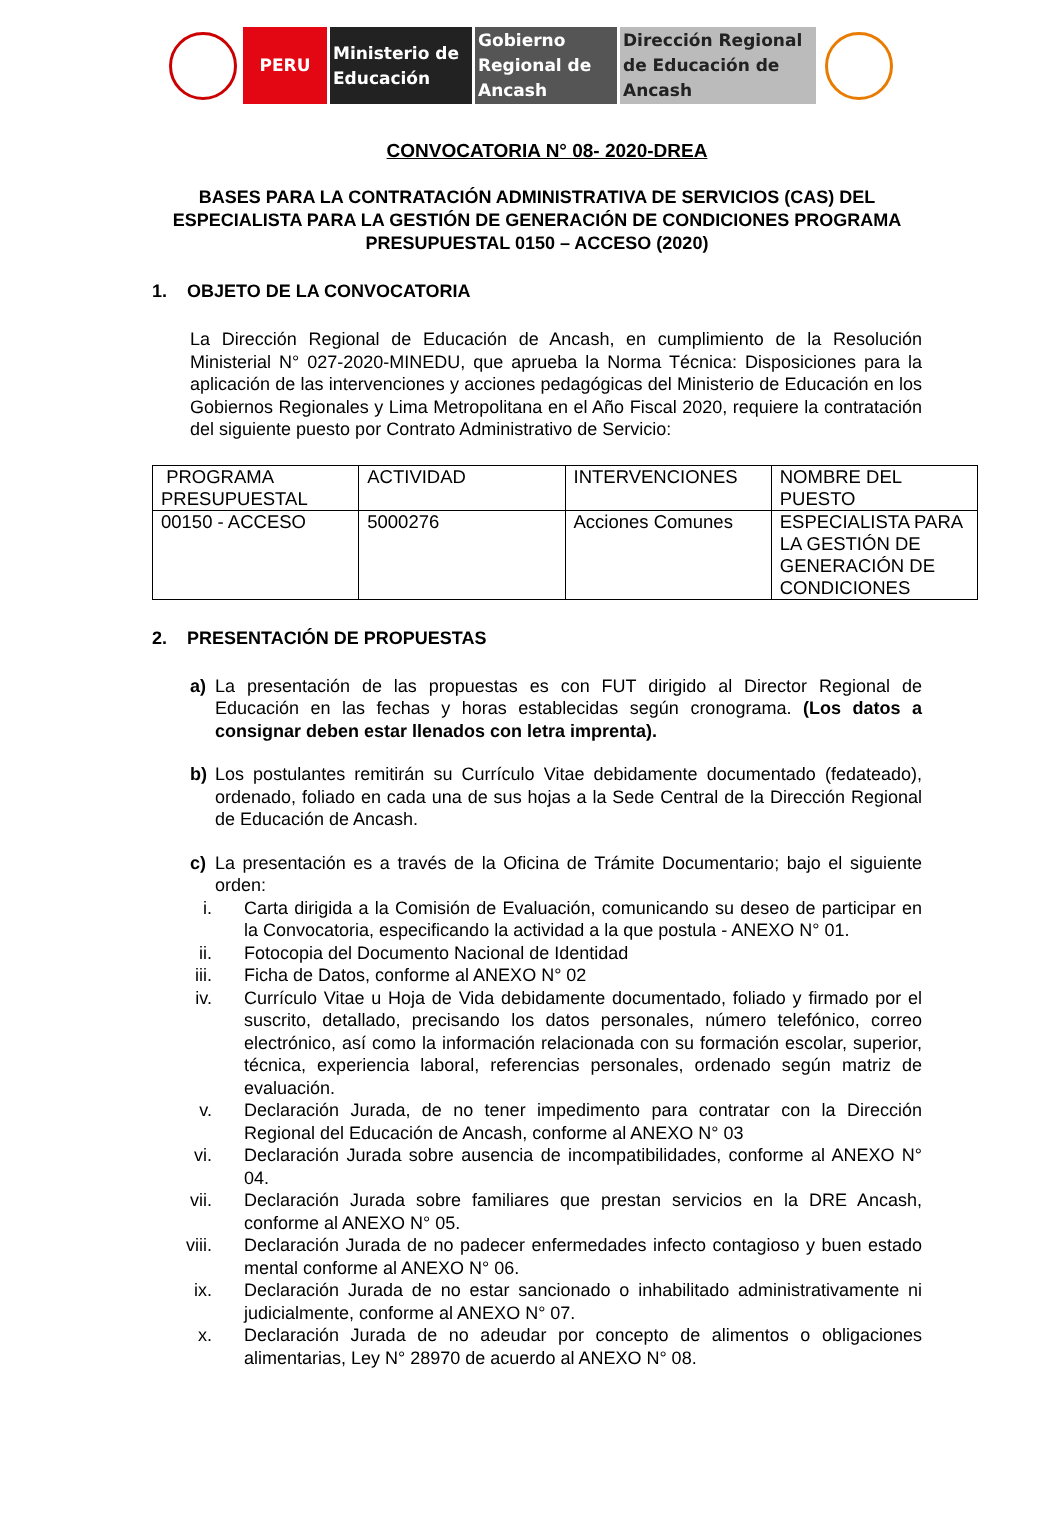PERU Ministerio de Educación
Gobierno Regional de Ancash
Dirección Regional de Educación de Ancash
CONVOCATORIA N° 08- 2020-DREA
BASES PARA LA CONTRATACIÓN ADMINISTRATIVA DE SERVICIOS (CAS) DEL ESPECIALISTA PARA LA GESTIÓN DE GENERACIÓN DE CONDICIONES PROGRAMA PRESUPUESTAL 0150 – ACCESO (2020)
1. OBJETO DE LA CONVOCATORIA
La Dirección Regional de Educación de Ancash, en cumplimiento de la Resolución Ministerial N° 027-2020-MINEDU, que aprueba la Norma Técnica: Disposiciones para la aplicación de las intervenciones y acciones pedagógicas del Ministerio de Educación en los Gobiernos Regionales y Lima Metropolitana en el Año Fiscal 2020, requiere la contratación del siguiente puesto por Contrato Administrativo de Servicio:
| PROGRAMA PRESUPUESTAL | ACTIVIDAD | INTERVENCIONES | NOMBRE DEL PUESTO |
| 00150 - ACCESO | 5000276 | Acciones Comunes | ESPECIALISTA PARA LA GESTIÓN DE GENERACIÓN DE CONDICIONES |
2. PRESENTACIÓN DE PROPUESTAS
a) La presentación de las propuestas es con FUT dirigido al Director Regional de Educación en las fechas y horas establecidas según cronograma. (Los datos a consignar deben estar llenados con letra imprenta).
b) Los postulantes remitirán su Currículo Vitae debidamente documentado (fedateado), ordenado, foliado en cada una de sus hojas a la Sede Central de la Dirección Regional de Educación de Ancash.
c) La presentación es a través de la Oficina de Trámite Documentario; bajo el siguiente orden:
i. Carta dirigida a la Comisión de Evaluación, comunicando su deseo de participar en la Convocatoria, especificando la actividad a la que postula - ANEXO N° 01.
ii.
Fotocopia del Documento Nacional de Identidad
iii.
Ficha de Datos, conforme al ANEXO N° 02
iv.
Currículo Vitae u Hoja de Vida debidamente documentado, foliado y firmado por el suscrito, detallado, precisando los datos personales, número telefónico, correo electrónico, así como la información relacionada con su formación escolar, superior, técnica, experiencia laboral, referencias personales, ordenado según matriz de evaluación.
v. Declaración Jurada, de no tener impedimento para contratar con la Dirección Regional del Educación de Ancash, conforme al ANEXO N° 03
vi.
Declaración Jurada sobre ausencia de incompatibilidades, conforme al ANEXO N° 04.
vii.
Declaración Jurada sobre familiares que prestan servicios en la DRE Ancash, conforme al ANEXO N° 05.
viii.
Declaración Jurada de no padecer enfermedades infecto contagioso y buen estado mental conforme al ANEXO N° 06.
ix.
Declaración Jurada de no estar sancionado o inhabilitado administrativamente ni judicialmente, conforme al ANEXO N° 07.
x. Declaración Jurada de no adeudar por concepto de alimentos o obligaciones alimentarias, Ley N° 28970 de acuerdo al ANEXO N° 08.